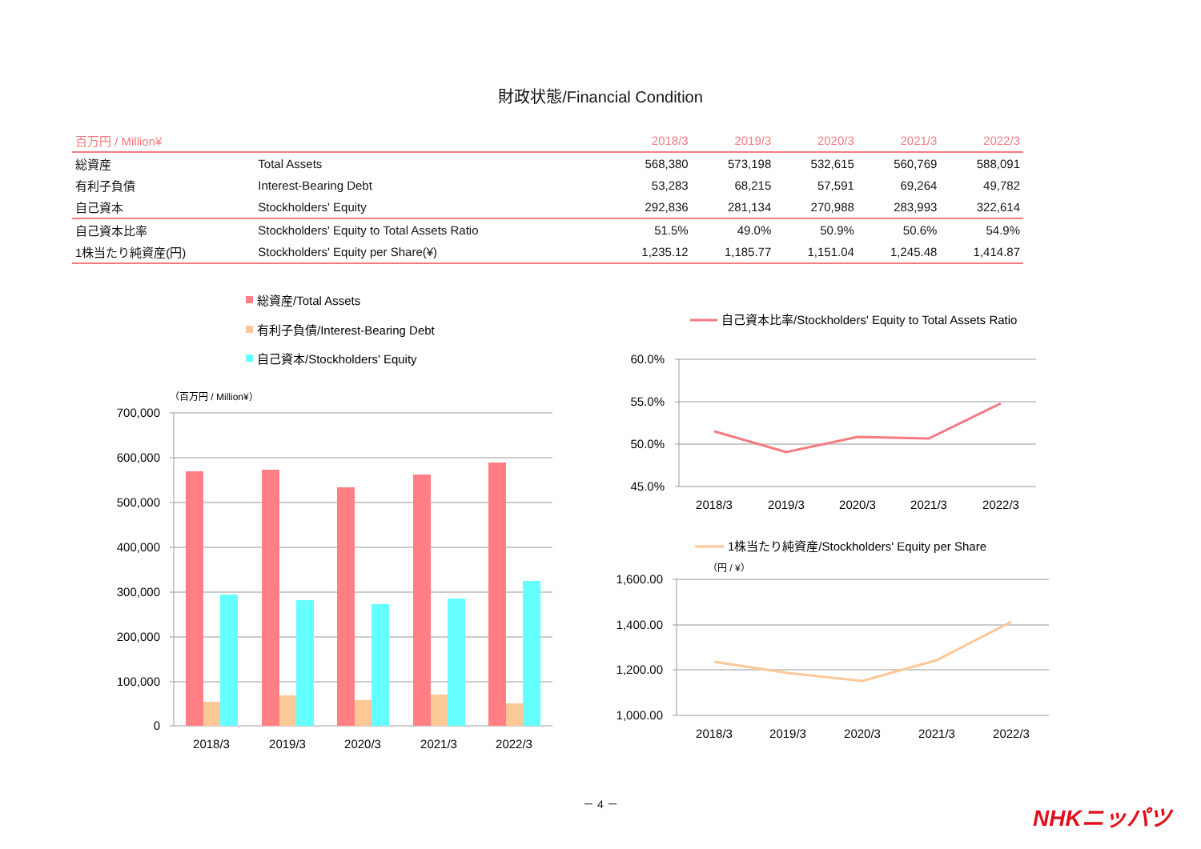財政状態/Financial Condition
| 百万円 / Million¥ | | 2018/3 | 2019/3 | 2020/3 | 2021/3 | 2022/3 |
| --- | --- | --- | --- | --- | --- | --- |
| 総資産 | Total Assets | 568,380 | 573,198 | 532,615 | 560,769 | 588,091 |
| 有利子負債 | Interest-Bearing Debt | 53,283 | 68,215 | 57,591 | 69,264 | 49,782 |
| 自己資本 | Stockholders' Equity | 292,836 | 281,134 | 270,988 | 283,993 | 322,614 |
| 自己資本比率 | Stockholders' Equity to Total Assets Ratio | 51.5% | 49.0% | 50.9% | 50.6% | 54.9% |
| 1株当たり純資産(円) | Stockholders' Equity per Share(¥) | 1,235.12 | 1,185.77 | 1,151.04 | 1,245.48 | 1,414.87 |
総資産/Total Assets
有利子負債/Interest-Bearing Debt
自己資本/Stockholders' Equity
（百万円 / Million¥）
700,000
600,000
500,000
400,000
300,000
200,000
100,000
0
2018/3
2019/3
2020/3
2021/3
2022/3
自己資本比率/Stockholders' Equity to Total Assets Ratio
60.0%
55.0%
50.0%
45.0%
2018/3
2019/3
2020/3
2021/3
2022/3
1株当たり純資産/Stockholders' Equity per Share
（円 / ¥）
1,600.00
1,400.00
1,200.00
1,000.00
2018/3
2019/3
2020/3
2021/3
2022/3
－ 4 －
NHKニッパツ